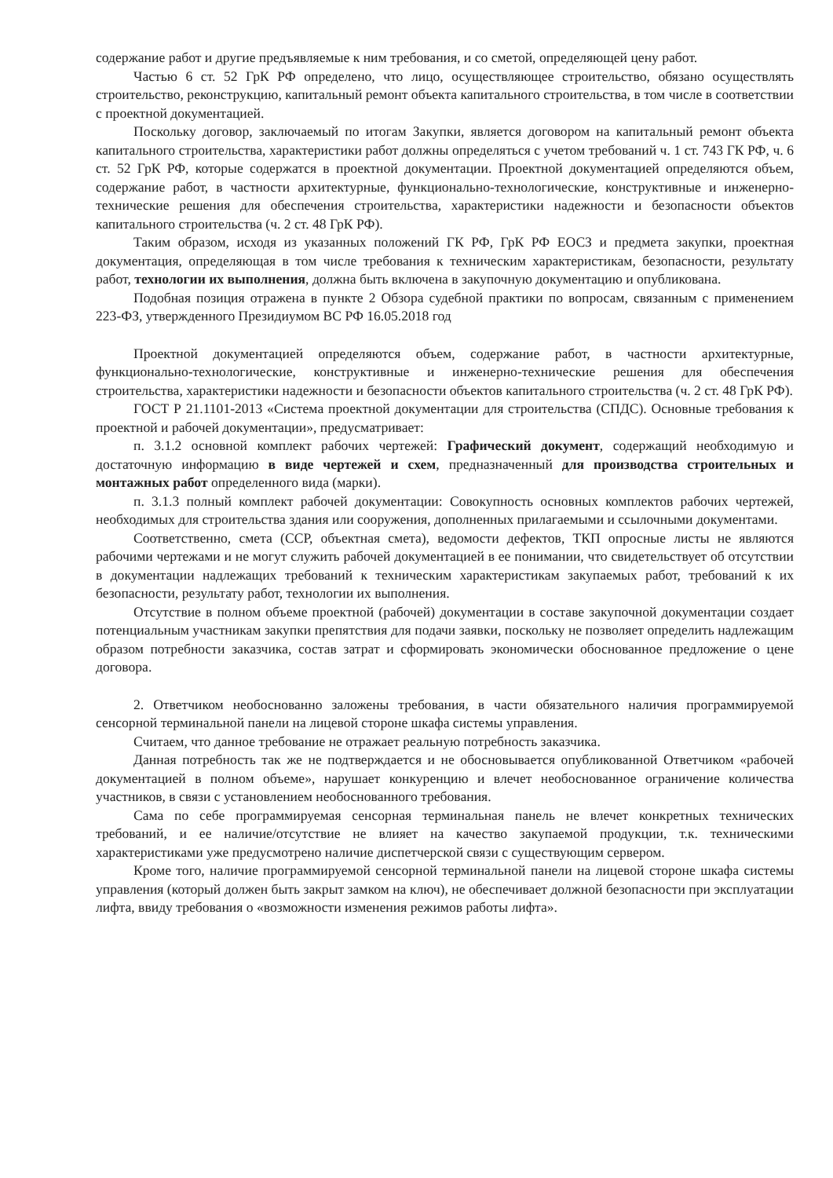содержание работ и другие предъявляемые к ним требования, и со сметой, определяющей цену работ.
Частью 6 ст. 52 ГрК РФ определено, что лицо, осуществляющее строительство, обязано осуществлять строительство, реконструкцию, капитальный ремонт объекта капитального строительства, в том числе в соответствии с проектной документацией.
Поскольку договор, заключаемый по итогам Закупки, является договором на капитальный ремонт объекта капитального строительства, характеристики работ должны определяться с учетом требований ч. 1 ст. 743 ГК РФ, ч. 6 ст. 52 ГрК РФ, которые содержатся в проектной документации. Проектной документацией определяются объем, содержание работ, в частности архитектурные, функционально-технологические, конструктивные и инженерно-технические решения для обеспечения строительства, характеристики надежности и безопасности объектов капитального строительства (ч. 2 ст. 48 ГрК РФ).
Таким образом, исходя из указанных положений ГК РФ, ГрК РФ ЕОСЗ и предмета закупки, проектная документация, определяющая в том числе требования к техническим характеристикам, безопасности, результату работ, технологии их выполнения, должна быть включена в закупочную документацию и опубликована.
Подобная позиция отражена в пункте 2 Обзора судебной практики по вопросам, связанным с применением 223-ФЗ, утвержденного Президиумом ВС РФ 16.05.2018 год
Проектной документацией определяются объем, содержание работ, в частности архитектурные, функционально-технологические, конструктивные и инженерно-технические решения для обеспечения строительства, характеристики надежности и безопасности объектов капитального строительства (ч. 2 ст. 48 ГрК РФ).
ГОСТ Р 21.1101-2013 «Система проектной документации для строительства (СПДС). Основные требования к проектной и рабочей документации», предусматривает:
п. 3.1.2 основной комплект рабочих чертежей: Графический документ, содержащий необходимую и достаточную информацию в виде чертежей и схем, предназначенный для производства строительных и монтажных работ определенного вида (марки).
п. 3.1.3 полный комплект рабочей документации: Совокупность основных комплектов рабочих чертежей, необходимых для строительства здания или сооружения, дополненных прилагаемыми и ссылочными документами.
Соответственно, смета (ССР, объектная смета), ведомости дефектов, ТКП опросные листы не являются рабочими чертежами и не могут служить рабочей документацией в ее понимании, что свидетельствует об отсутствии в документации надлежащих требований к техническим характеристикам закупаемых работ, требований к их безопасности, результату работ, технологии их выполнения.
Отсутствие в полном объеме проектной (рабочей) документации в составе закупочной документации создает потенциальным участникам закупки препятствия для подачи заявки, поскольку не позволяет определить надлежащим образом потребности заказчика, состав затрат и сформировать экономически обоснованное предложение о цене договора.
2. Ответчиком необоснованно заложены требования, в части обязательного наличия программируемой сенсорной терминальной панели на лицевой стороне шкафа системы управления.
Считаем, что данное требование не отражает реальную потребность заказчика.
Данная потребность так же не подтверждается и не обосновывается опубликованной Ответчиком «рабочей документацией в полном объеме», нарушает конкуренцию и влечет необоснованное ограничение количества участников, в связи с установлением необоснованного требования.
Сама по себе программируемая сенсорная терминальная панель не влечет конкретных технических требований, и ее наличие/отсутствие не влияет на качество закупаемой продукции, т.к. техническими характеристиками уже предусмотрено наличие диспетчерской связи с существующим сервером.
Кроме того, наличие программируемой сенсорной терминальной панели на лицевой стороне шкафа системы управления (который должен быть закрыт замком на ключ), не обеспечивает должной безопасности при эксплуатации лифта, ввиду требования о «возможности изменения режимов работы лифта».